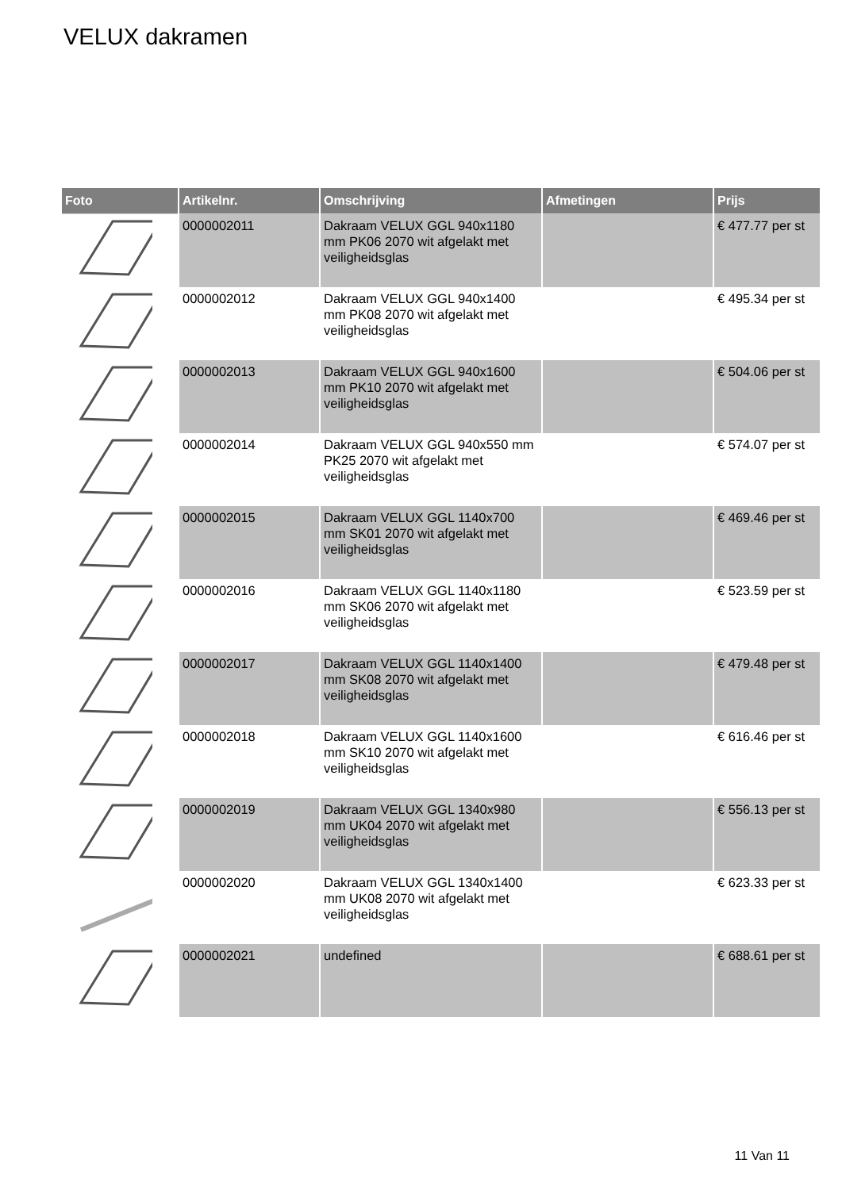VELUX dakramen
| Foto | Artikelnr. | Omschrijving | Afmetingen | Prijs |
| --- | --- | --- | --- | --- |
| | 0000002011 | Dakraam VELUX GGL 940x1180 mm PK06 2070 wit afgelakt met veiligheidsglas | | € 477.77 per st |
| | 0000002012 | Dakraam VELUX GGL 940x1400 mm PK08 2070 wit afgelakt met veiligheidsglas | | € 495.34 per st |
| | 0000002013 | Dakraam VELUX GGL 940x1600 mm PK10 2070 wit afgelakt met veiligheidsglas | | € 504.06 per st |
| | 0000002014 | Dakraam VELUX GGL 940x550 mm PK25 2070 wit afgelakt met veiligheidsglas | | € 574.07 per st |
| | 0000002015 | Dakraam VELUX GGL 1140x700 mm SK01 2070 wit afgelakt met veiligheidsglas | | € 469.46 per st |
| | 0000002016 | Dakraam VELUX GGL 1140x1180 mm SK06 2070 wit afgelakt met veiligheidsglas | | € 523.59 per st |
| | 0000002017 | Dakraam VELUX GGL 1140x1400 mm SK08 2070 wit afgelakt met veiligheidsglas | | € 479.48 per st |
| | 0000002018 | Dakraam VELUX GGL 1140x1600 mm SK10 2070 wit afgelakt met veiligheidsglas | | € 616.46 per st |
| | 0000002019 | Dakraam VELUX GGL 1340x980 mm UK04 2070 wit afgelakt met veiligheidsglas | | € 556.13 per st |
| | 0000002020 | Dakraam VELUX GGL 1340x1400 mm UK08 2070 wit afgelakt met veiligheidsglas | | € 623.33 per st |
| | 0000002021 | undefined | | € 688.61 per st |
11 Van 11